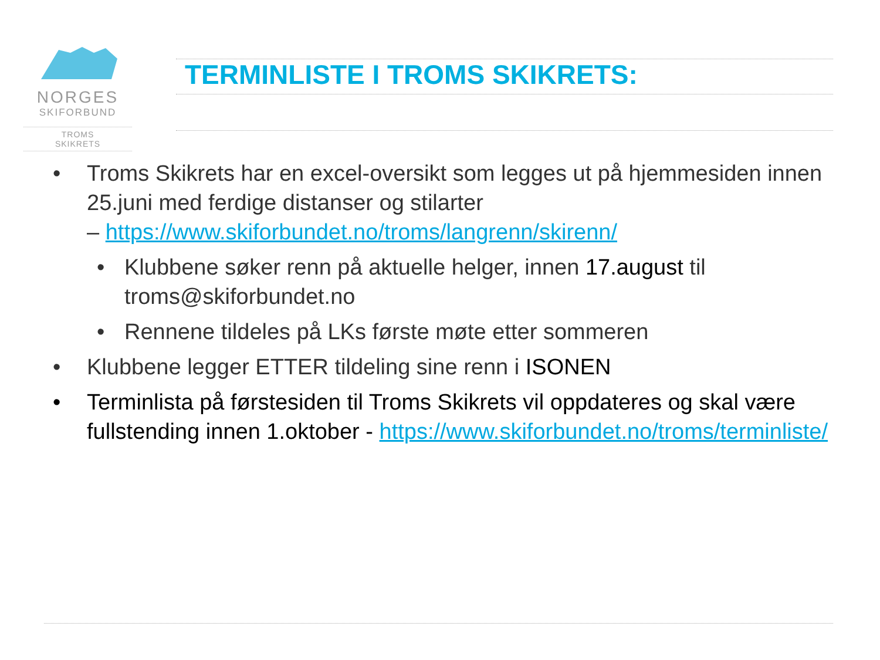NORGES
SKIFORBUND
TROMS
SKIKRETS
TERMINLISTE I TROMS SKIKRETS:
• Troms Skikrets har en excel-oversikt som legges ut på hjemmesiden innen 25.juni med ferdige distanser og stilarter
– https://www.skiforbundet.no/troms/langrenn/skirenn/
• Klubbene søker renn på aktuelle helger, innen 17.august til troms@skiforbundet.no
• Rennene tildeles på LKs første møte etter sommeren
• Klubbene legger ETTER tildeling sine renn i ISONEN
• Terminlista på førstesiden til Troms Skikrets vil oppdateres og skal være fullstending innen 1.oktober - https://www.skiforbundet.no/troms/terminliste/